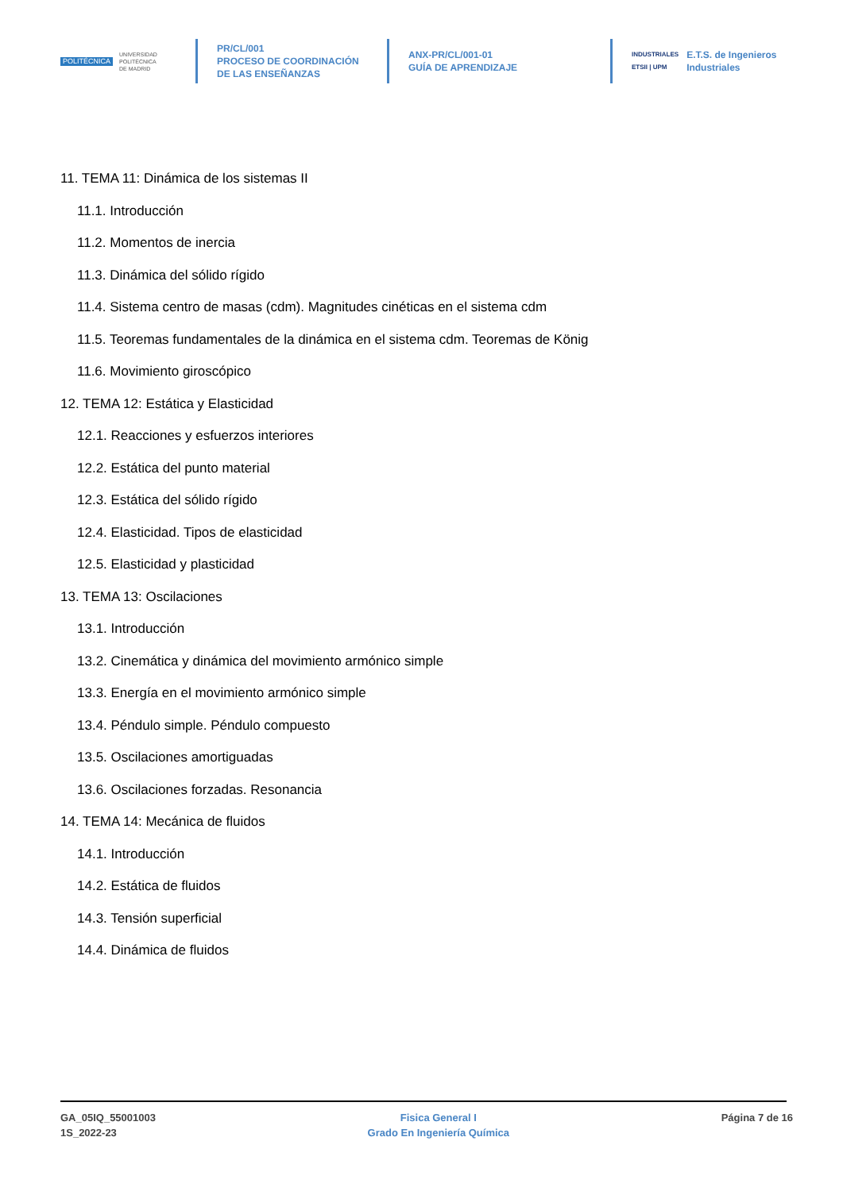POLITÉCNICA UNIVERSIDAD
POLITÉCNICA
DE MADRID
PR/CL/001
PROCESO DE COORDINACIÓN DE LAS ENSEÑANZAS
ANX-PR/CL/001-01
GUÍA DE APRENDIZAJE
INDUSTRIALES
ETSII | UPM
E.T.S. de Ingenieros
Industriales
11. TEMA 11: Dinámica de los sistemas II
11.1. Introducción
11.2. Momentos de inercia
11.3. Dinámica del sólido rígido
11.4. Sistema centro de masas (cdm). Magnitudes cinéticas en el sistema cdm
11.5. Teoremas fundamentales de la dinámica en el sistema cdm. Teoremas de König
11.6. Movimiento giroscópico
12. TEMA 12: Estática y Elasticidad
12.1. Reacciones y esfuerzos interiores
12.2. Estática del punto material
12.3. Estática del sólido rígido
12.4. Elasticidad. Tipos de elasticidad
12.5. Elasticidad y plasticidad
13. TEMA 13: Oscilaciones
13.1. Introducción
13.2. Cinemática y dinámica del movimiento armónico simple
13.3. Energía en el movimiento armónico simple
13.4. Péndulo simple. Péndulo compuesto
13.5. Oscilaciones amortiguadas
13.6. Oscilaciones forzadas. Resonancia
14. TEMA 14: Mecánica de fluidos
14.1. Introducción
14.2. Estática de fluidos
14.3. Tensión superficial
14.4. Dinámica de fluidos
GA_05IQ_55001003
1S_2022-23
Fisica General I
Grado En Ingeniería Química
Página 7 de 16